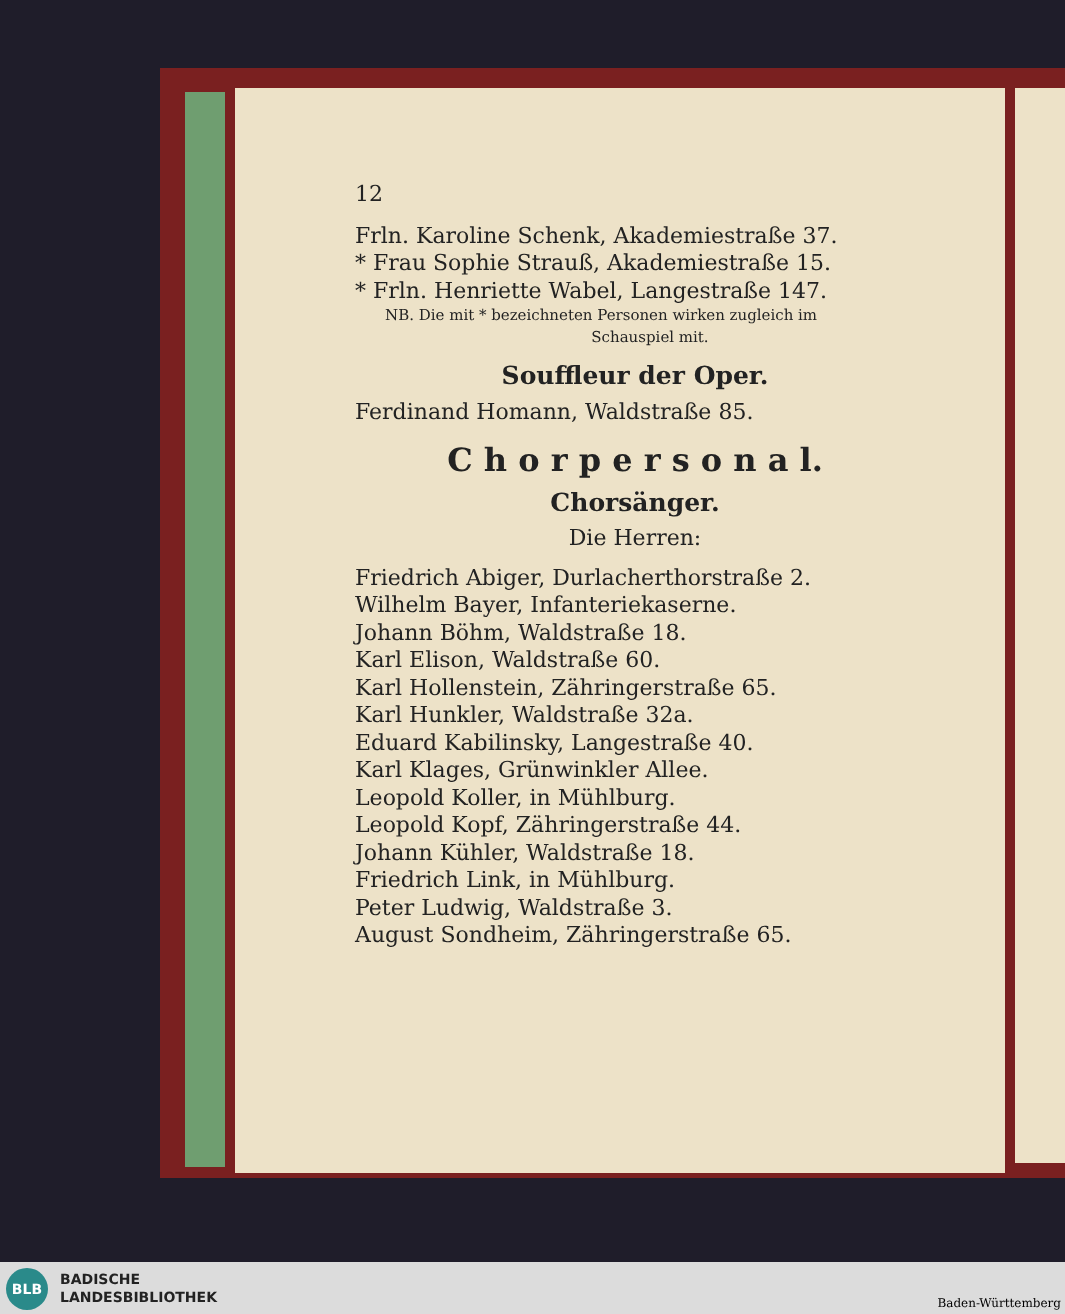12
Frln. Karoline Schenk, Akademiestraße 37.
* Frau Sophie Strauß, Akademiestraße 15.
* Frln. Henriette Wabel, Langestraße 147.
NB. Die mit * bezeichneten Personen wirken zugleich im
Schauspiel mit.
Souffleur der Oper.
Ferdinand Homann, Waldstraße 85.
C h o r p e r s o n a l.
Chorsänger.
Die Herren:
Friedrich Abiger, Durlacherthorstraße 2.
Wilhelm Bayer, Infanteriekaserne.
Johann Böhm, Waldstraße 18.
Karl Elison, Waldstraße 60.
Karl Hollenstein, Zähringerstraße 65.
Karl Hunkler, Waldstraße 32a.
Eduard Kabilinsky, Langestraße 40.
Karl Klages, Grünwinkler Allee.
Leopold Koller, in Mühlburg.
Leopold Kopf, Zähringerstraße 44.
Johann Kühler, Waldstraße 18.
Friedrich Link, in Mühlburg.
Peter Ludwig, Waldstraße 3.
August Sondheim, Zähringerstraße 65.
BLB
BADISCHE
LANDESBIBLIOTHEK
Baden-Württemberg